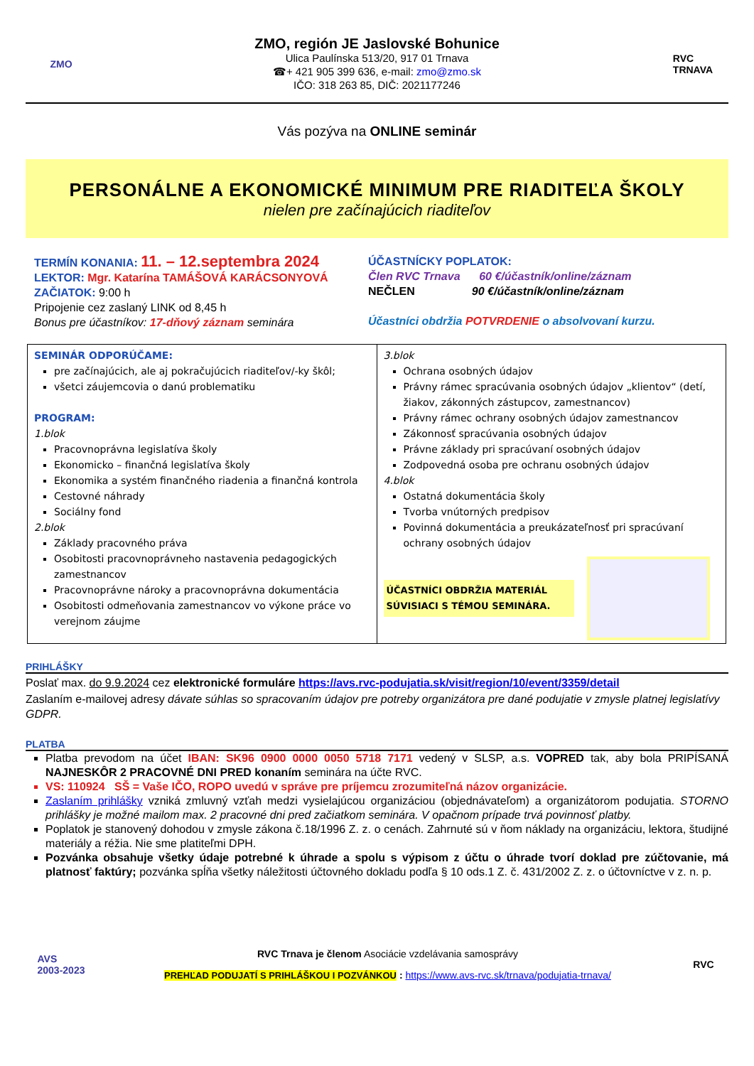ZMO
ZMO, región JE Jaslovské Bohunice
Ulica Paulínska 513/20, 917 01 Trnava
☎+ 421 905 399 636, e-mail: zmo@zmo.sk
IČO: 318 263 85, DIČ: 2021177246
RVC
TRNAVA
Vás pozýva na ONLINE seminár
PERSONÁLNE A EKONOMICKÉ MINIMUM PRE RIADITEĽA ŠKOLY
nielen pre začínajúcich riaditeľov
TERMÍN KONANIA: 11. – 12.septembra 2024
LEKTOR: Mgr. Katarína TAMÁŠOVÁ KARÁCSONYOVÁ
ZAČIATOK: 9:00 h
Pripojenie cez zaslaný LINK od 8,45 h
Bonus pre účastníkov: 17-dňový záznam seminára
ÚČASTNÍCKY POPLATOK:
Člen RVC Trnava 60 €/účastník/online/záznam
NEČLEN 90 €/účastník/online/záznam
Účastníci obdržia POTVRDENIE o absolvovaní kurzu.
| SEMINÁR ODPORÚČAME: pre začínajúcich, ale aj pokračujúcich riaditeľov/-ky škôl; všetci záujemcovia o danú problematiku PROGRAM: 1.blok Pracovnoprávna legislatíva školy Ekonomicko – finančná legislatíva školy Ekonomika a systém finančného riadenia a finančná kontrola Cestovné náhrady Sociálny fond 2.blok Základy pracovného práva Osobitosti pracovnoprávneho nastavenia pedagogických zamestnancov Pracovnoprávne nároky a pracovnoprávna dokumentácia Osobitosti odmeňovania zamestnancov vo výkone práce vo verejnom záujme | 3.blok Ochrana osobných údajov Právny rámec spracúvania osobných údajov „klientov“ (detí, žiakov, zákonných zástupcov, zamestnancov) Právny rámec ochrany osobných údajov zamestnancov Zákonnosť spracúvania osobných údajov Právne základy pri spracúvaní osobných údajov Zodpovedná osoba pre ochranu osobných údajov 4.blok Ostatná dokumentácia školy Tvorba vnútorných predpisov Povinná dokumentácia a preukázateľnosť pri spracúvaní ochrany osobných údajov ÚČASTNÍCI OBDRŽIA MATERIÁL SÚVISIACI S TÉMOU SEMINÁRA. |
PRIHLÁŠKY
Poslať max. do 9.9.2024 cez elektronické formuláre https://avs.rvc-podujatia.sk/visit/region/10/event/3359/detail
Zaslaním e-mailovej adresy dávate súhlas so spracovaním údajov pre potreby organizátora pre dané podujatie v zmysle platnej legislatívy GDPR.
PLATBA
Platba prevodom na účet IBAN: SK96 0900 0000 0050 5718 7171 vedený v SLSP, a.s. VOPRED tak, aby bola PRIPÍSANÁ NAJNESKÔR 2 PRACOVNÉ DNI PRED konaním seminára na účte RVC.
VS: 110924 SŠ = Vaše IČO, ROPO uvedú v správe pre príjemcu zrozumiteľná názov organizácie.
Zaslaním prihlášky vzniká zmluvný vzťah medzi vysielajúcou organizáciou (objednávateľom) a organizátorom podujatia. STORNO prihlášky je možné mailom max. 2 pracovné dni pred začiatkom seminára. V opačnom prípade trvá povinnosť platby.
Poplatok je stanovený dohodou v zmysle zákona č.18/1996 Z. z. o cenách. Zahrnuté sú v ňom náklady na organizáciu, lektora, študijné materiály a réžia. Nie sme platiteľmi DPH.
Pozvánka obsahuje všetky údaje potrebné k úhrade a spolu s výpisom z účtu o úhrade tvorí doklad pre zúčtovanie, má platnosť faktúry; pozvánka spĺňa všetky náležitosti účtovného dokladu podľa § 10 ods.1 Z. č. 431/2002 Z. z. o účtovníctve v z. n. p.
AVS
2003-2023
RVC Trnava je členom Asociácie vzdelávania samosprávy
PREHĽAD PODUJATÍ S PRIHLÁŠKOU I POZVÁNKOU : https://www.avs-rvc.sk/trnava/podujatia-trnava/
RVC